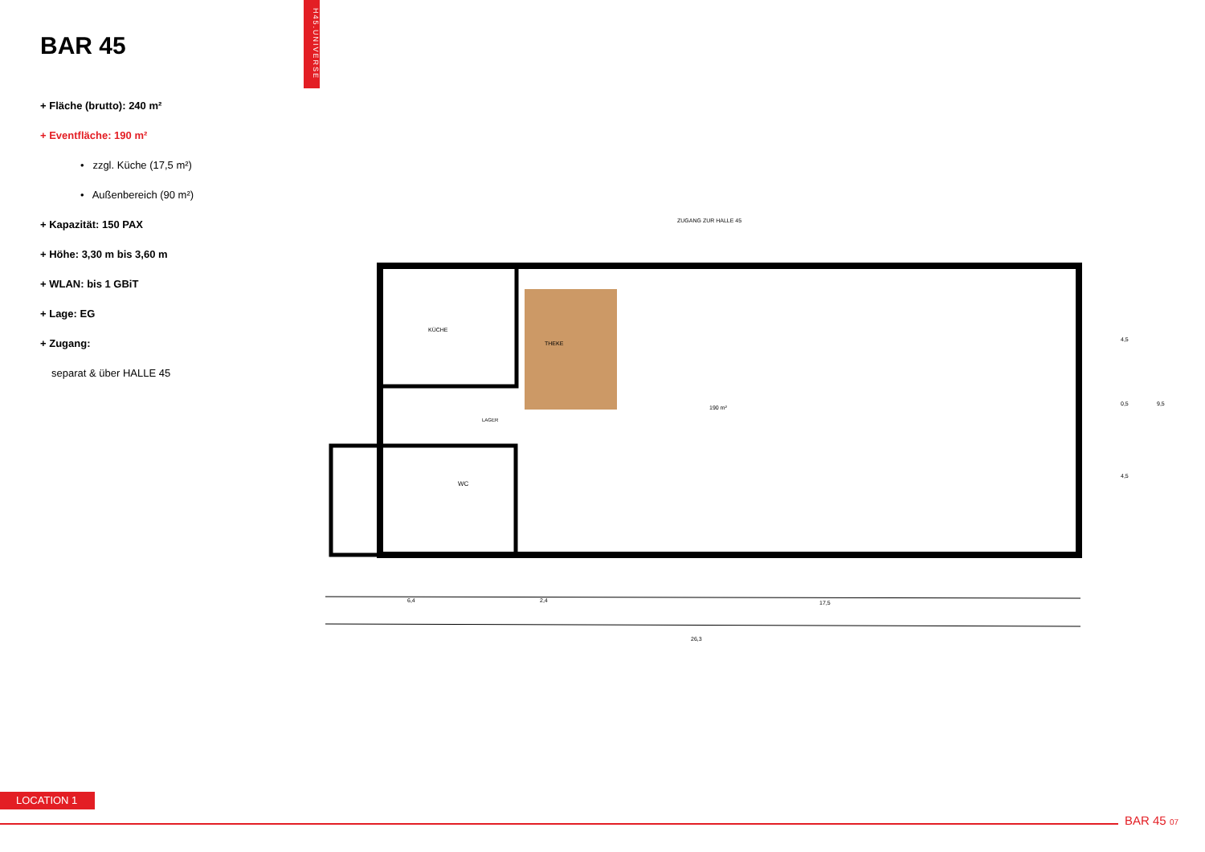H45.UNIVERSE
BAR 45
+ Fläche (brutto): 240 m²
+ Eventfläche: 190 m²
• zzgl. Küche (17,5 m²)
• Außenbereich (90 m²)
+ Kapazität: 150 PAX
+ Höhe: 3,30 m bis 3,60 m
+ WLAN: bis 1 GBiT
+ Lage: EG
+ Zugang:
separat & über HALLE 45
ZUGANG ZUR HALLE 45
KÜCHE
THEKE
LAGER
WC
190 m²
6,4
2,4
17,5
26,3
4,5
0,5
4,5
9,5
LOCATION 1
BAR 45 07